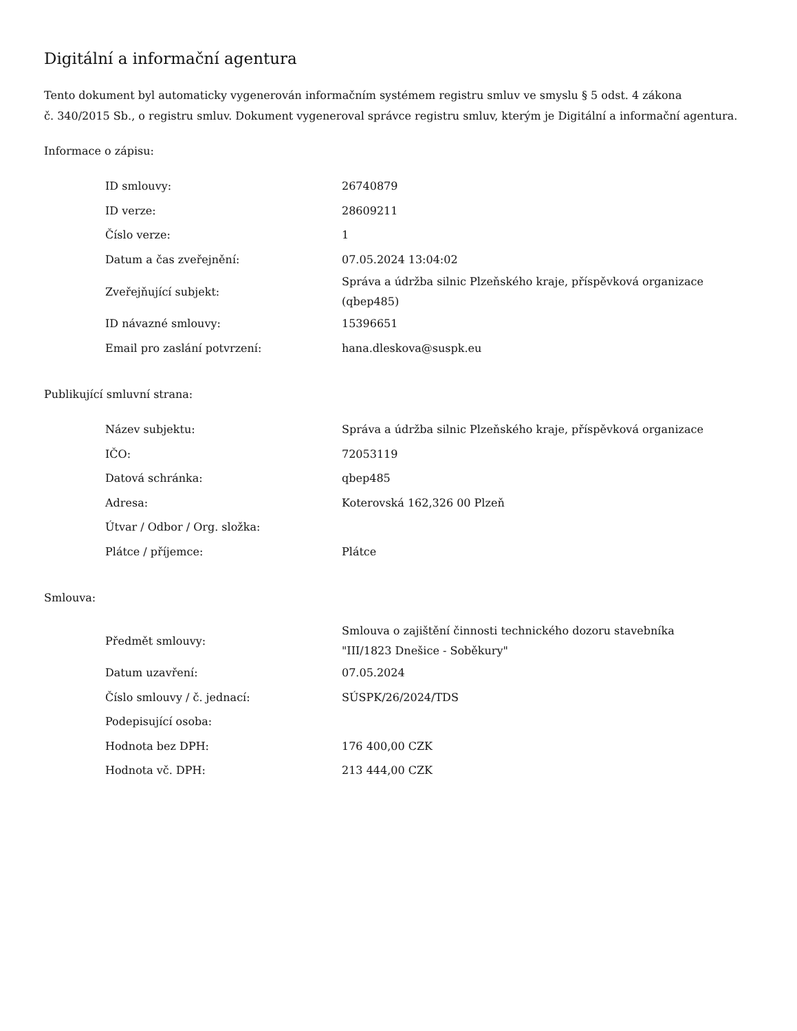Digitální a informační agentura
Tento dokument byl automaticky vygenerován informačním systémem registru smluv ve smyslu § 5 odst. 4 zákona
č. 340/2015 Sb., o registru smluv. Dokument vygeneroval správce registru smluv, kterým je Digitální a informační agentura.
Informace o zápisu:
| ID smlouvy: | 26740879 |
| ID verze: | 28609211 |
| Číslo verze: | 1 |
| Datum a čas zveřejnění: | 07.05.2024 13:04:02 |
| Zveřejňující subjekt: | Správa a údržba silnic Plzeňského kraje, příspěvková organizace (qbep485) |
| ID návazné smlouvy: | 15396651 |
| Email pro zaslání potvrzení: | hana.dleskova@suspk.eu |
Publikující smluvní strana:
| Název subjektu: | Správa a údržba silnic Plzeňského kraje, příspěvková organizace |
| IČO: | 72053119 |
| Datová schránka: | qbep485 |
| Adresa: | Koterovská 162,326 00 Plzeň |
| Útvar / Odbor / Org. složka: | |
| Plátce / příjemce: | Plátce |
Smlouva:
| Předmět smlouvy: | Smlouva o zajištění činnosti technického dozoru stavebníka "III/1823 Dnešice - Soběkury" |
| Datum uzavření: | 07.05.2024 |
| Číslo smlouvy / č. jednací: | SÚSPK/26/2024/TDS |
| Podepisující osoba: | |
| Hodnota bez DPH: | 176 400,00 CZK |
| Hodnota vč. DPH: | 213 444,00 CZK |